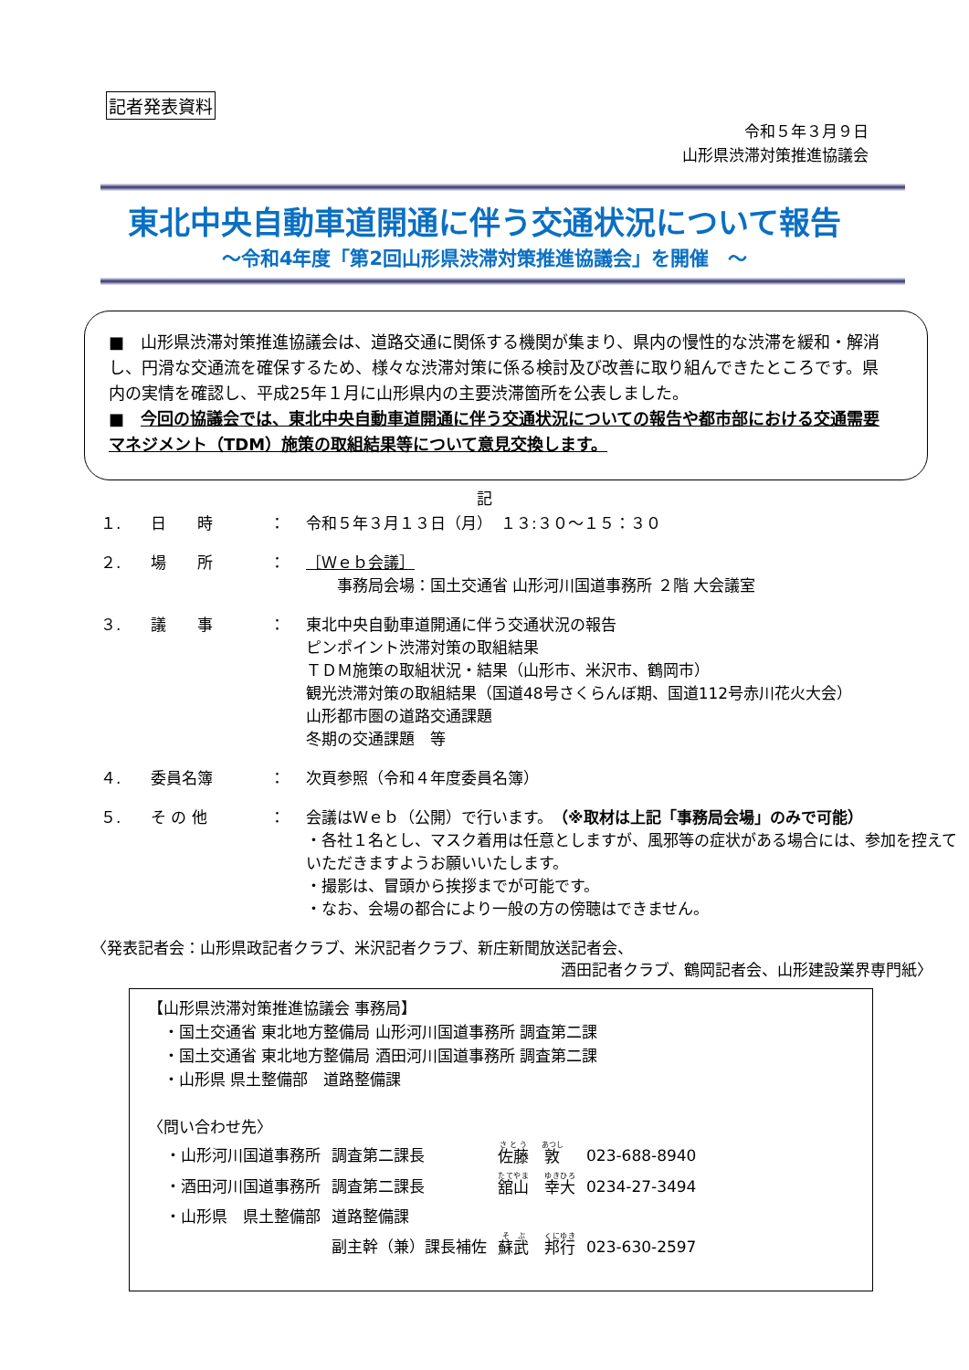記者発表資料
令和５年３月９日
山形県渋滞対策推進協議会
東北中央自動車道開通に伴う交通状況について報告
～令和4年度「第2回山形県渋滞対策推進協議会」を開催　～
■　山形県渋滞対策推進協議会は、道路交通に関係する機関が集まり、県内の慢性的な渋滞を緩和・解消し、円滑な交通流を確保するため、様々な渋滞対策に係る検討及び改善に取り組んできたところです。県内の実情を確認し、平成25年１月に山形県内の主要渋滞箇所を公表しました。
■　今回の協議会では、東北中央自動車道開通に伴う交通状況についての報告や都市部における交通需要マネジメント（TDM）施策の取組結果等について意見交換します。
記
| １. | 日 時 | ： | 令和５年３月１３日（月） １３:３０～１５：３０ |
| ２. | 場 所 | ： | ［Ｗｅｂ会議］ 事務局会場：国土交通省 山形河川国道事務所 ２階 大会議室 |
| ３. | 議 事 | ： | 東北中央自動車道開通に伴う交通状況の報告 ピンポイント渋滞対策の取組結果 ＴＤＭ施策の取組状況・結果（山形市、米沢市、鶴岡市） 観光渋滞対策の取組結果（国道48号さくらんぼ期、国道112号赤川花火大会） 山形都市圏の道路交通課題 冬期の交通課題 等 |
| ４. | 委員名簿 | ： | 次頁参照（令和４年度委員名簿） |
| ５. | そ の 他 | ： | 会議はＷｅｂ（公開）で行います。 （※取材は上記「事務局会場」のみで可能） ・各社１名とし、マスク着用は任意としますが、風邪等の症状がある場合には、参加を控えていただきますようお願いいたします。 ・撮影は、冒頭から挨拶までが可能です。 ・なお、会場の都合により一般の方の傍聴はできません。 |
〈発表記者会：山形県政記者クラブ、米沢記者クラブ、新庄新聞放送記者会、
酒田記者クラブ、鶴岡記者会、山形建設業界専門紙〉
【山形県渋滞対策推進協議会 事務局】
　・国土交通省 東北地方整備局 山形河川国道事務所 調査第二課
　・国土交通省 東北地方整備局 酒田河川国道事務所 調査第二課
　・山形県 県土整備部　道路整備課
〈問い合わせ先〉
| ・山形河川国道事務所 | 調査第二課長 | 佐藤 敦 | 023-688-8940 |
| ・酒田河川国道事務所 | 調査第二課長 | 舘山 幸大 | 0234-27-3494 |
| ・山形県 県土整備部 | 道路整備課 | | |
| | 副主幹（兼）課長補佐 | 蘇武 邦行 | 023-630-2597 |